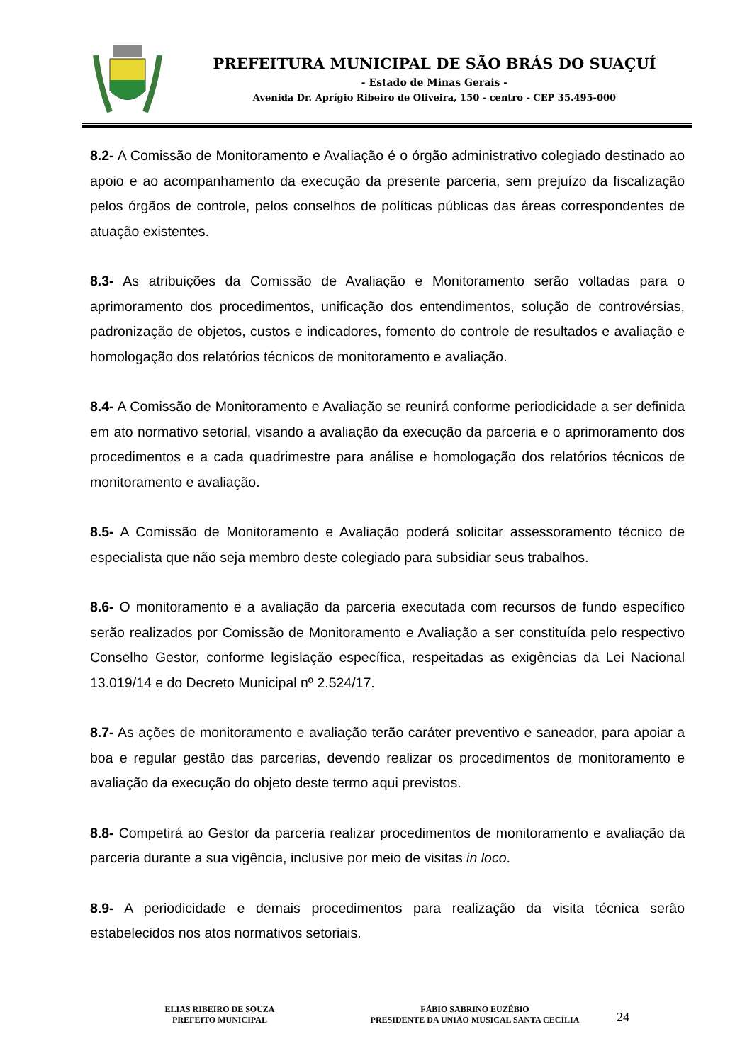PREFEITURA MUNICIPAL DE SÃO BRÁS DO SUAÇUÍ
- Estado de Minas Gerais -
Avenida Dr. Aprígio Ribeiro de Oliveira, 150 - centro - CEP 35.495-000
8.2- A Comissão de Monitoramento e Avaliação é o órgão administrativo colegiado destinado ao apoio e ao acompanhamento da execução da presente parceria, sem prejuízo da fiscalização pelos órgãos de controle, pelos conselhos de políticas públicas das áreas correspondentes de atuação existentes.
8.3- As atribuições da Comissão de Avaliação e Monitoramento serão voltadas para o aprimoramento dos procedimentos, unificação dos entendimentos, solução de controvérsias, padronização de objetos, custos e indicadores, fomento do controle de resultados e avaliação e homologação dos relatórios técnicos de monitoramento e avaliação.
8.4- A Comissão de Monitoramento e Avaliação se reunirá conforme periodicidade a ser definida em ato normativo setorial, visando a avaliação da execução da parceria e o aprimoramento dos procedimentos e a cada quadrimestre para análise e homologação dos relatórios técnicos de monitoramento e avaliação.
8.5- A Comissão de Monitoramento e Avaliação poderá solicitar assessoramento técnico de especialista que não seja membro deste colegiado para subsidiar seus trabalhos.
8.6- O monitoramento e a avaliação da parceria executada com recursos de fundo específico serão realizados por Comissão de Monitoramento e Avaliação a ser constituída pelo respectivo Conselho Gestor, conforme legislação específica, respeitadas as exigências da Lei Nacional 13.019/14 e do Decreto Municipal nº 2.524/17.
8.7- As ações de monitoramento e avaliação terão caráter preventivo e saneador, para apoiar a boa e regular gestão das parcerias, devendo realizar os procedimentos de monitoramento e avaliação da execução do objeto deste termo aqui previstos.
8.8- Competirá ao Gestor da parceria realizar procedimentos de monitoramento e avaliação da parceria durante a sua vigência, inclusive por meio de visitas in loco.
8.9- A periodicidade e demais procedimentos para realização da visita técnica serão estabelecidos nos atos normativos setoriais.
ELIAS RIBEIRO DE SOUZA
PREFEITO MUNICIPAL
FÁBIO SABRINO EUZÉBIO
PRESIDENTE DA UNIÃO MUSICAL SANTA CECÍLIA
24